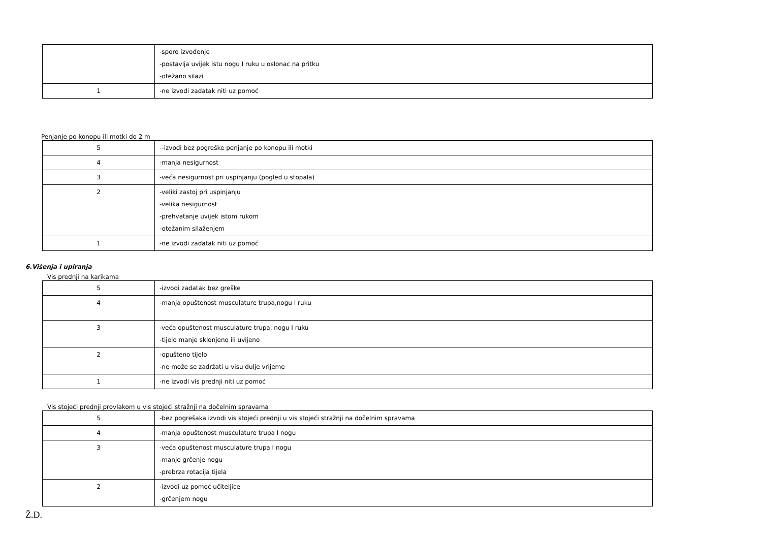| | -sporo izvođenje -postavlja uvijek istu nogu I ruku u oslonac na pritku -otežano silazi |
| 1 | -ne izvodi zadatak niti uz pomoć |
Penjanje po konopu ili motki do 2 m
| 5 | --izvodi bez pogreške penjanje po konopu ili motki |
| 4 | -manja nesigurnost |
| 3 | -veća nesigurnost pri uspinjanju (pogled u stopala) |
| 2 | -veliki zastoj pri uspinjanju -velika nesigurnost -prehvatanje uvijek istom rukom -otežanim silaženjem |
| 1 | -ne izvodi zadatak niti uz pomoć |
6.Višenja i upiranja
Vis prednji na karikama
| 5 | -izvodi zadatak bez greške |
| 4 | -manja opuštenost musculature trupa,nogu I ruku |
| 3 | -veća opuštenost musculature trupa, nogu I ruku -tijelo manje sklonjeno ili uvijeno |
| 2 | -opušteno tijelo -ne može se zadržati u visu dulje vrijeme |
| 1 | -ne izvodi vis prednji niti uz pomoć |
Vis stojeći prednji provlakom u vis stojeći stražnji na dočelnim spravama
| 5 | -bez pogrešaka izvodi vis stojeći prednji u vis stojeći stražnji na dočelnim spravama |
| 4 | -manja opuštenost musculature trupa I nogu |
| 3 | -veća opuštenost musculature trupa I nogu -manje grčenje nogu -prebrza rotacija tijela |
| 2 | -izvodi uz pomoć učiteljice -grčenjem nogu |
Ž.D.